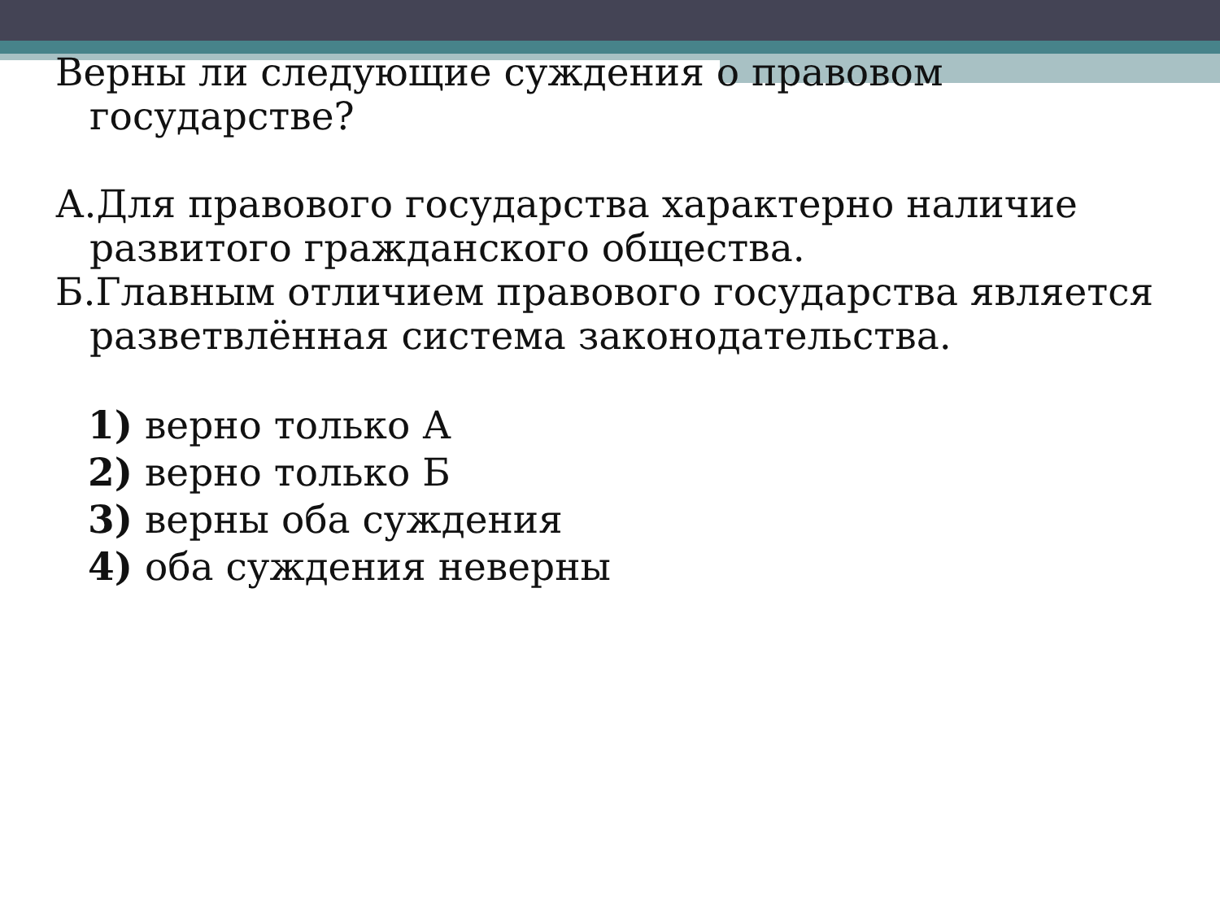Верны ли следующие суждения о правовом государстве?
А.Для правового государства характерно наличие развитого гражданского общества.
Б.Главным отличием правового государства является разветвлённая система законодательства.
1) верно только А
2) верно только Б
3) верны оба суждения
4) оба суждения неверны